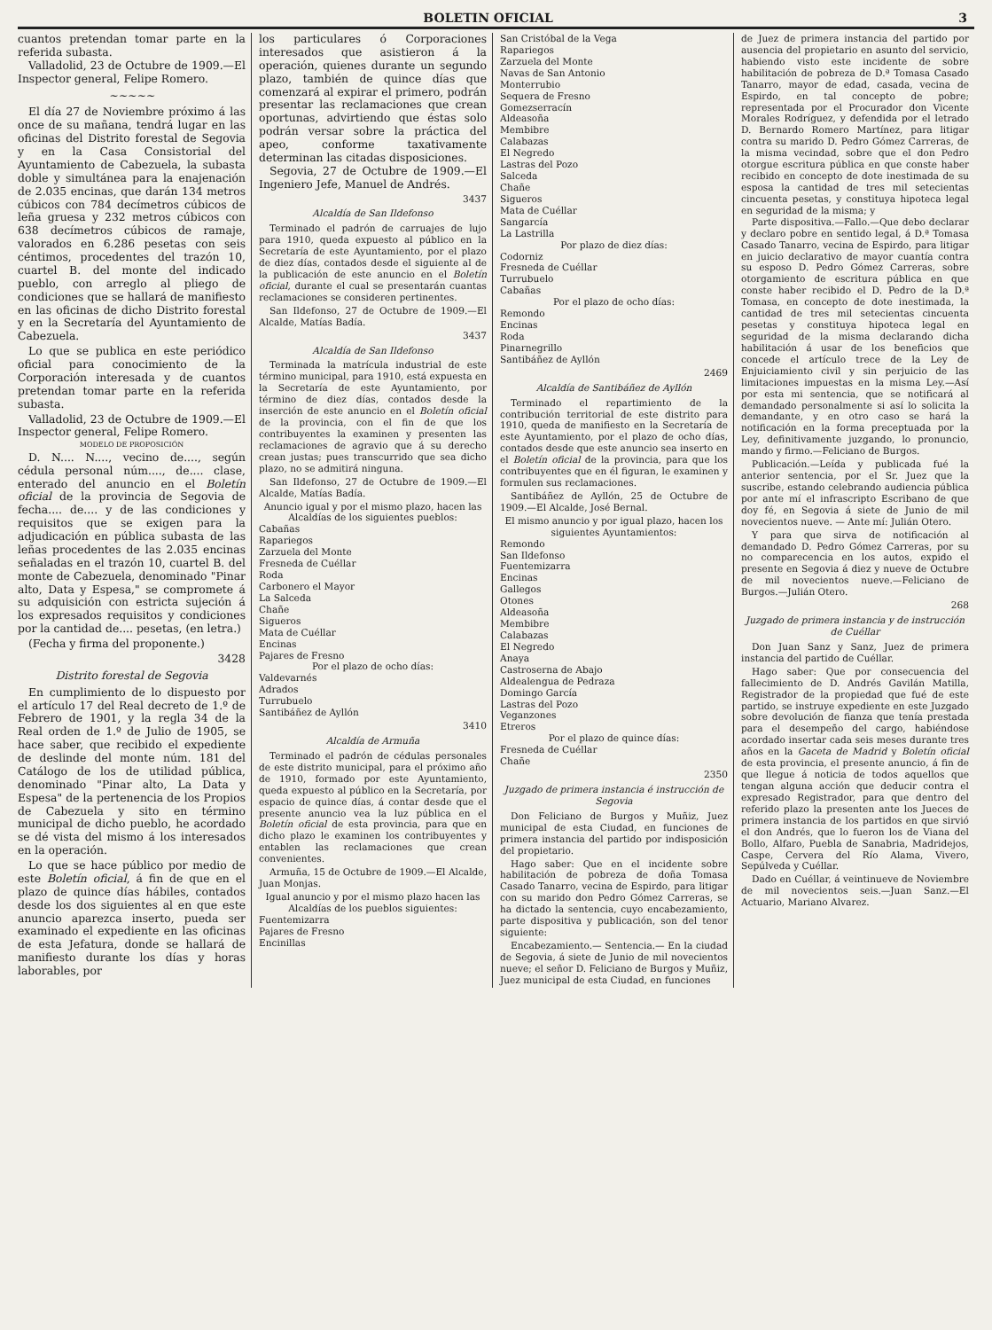BOLETIN OFICIAL 3
cuantos pretendan tomar parte en la referida subasta.
Valladolid, 23 de Octubre de 1909.—El Inspector general, Felipe Romero.
~~~~~
El día 27 de Noviembre próximo á las once de su mañana, tendrá lugar en las oficinas del Distrito forestal de Segovia y en la Casa Consistorial del Ayuntamiento de Cabezuela, la subasta doble y simultánea para la enajenación de 2.035 encinas, que darán 134 metros cúbicos con 784 decímetros cúbicos de leña gruesa y 232 metros cúbicos con 638 decímetros cúbicos de ramaje, valorados en 6.286 pesetas con seis céntimos, procedentes del trazón 10, cuartel B. del monte del indicado pueblo, con arreglo al pliego de condiciones que se hallará de manifiesto en las oficinas de dicho Distrito forestal y en la Secretaría del Ayuntamiento de Cabezuela.
Lo que se publica en este periódico oficial para conocimiento de la Corporación interesada y de cuantos pretendan tomar parte en la referida subasta.
Valladolid, 23 de Octubre de 1909.—El Inspector general, Felipe Romero.
MODELO DE PROPOSICIÓN
D. N.... N...., vecino de...., según cédula personal núm...., de.... clase, enterado del anuncio en el Boletín oficial de la provincia de Segovia de fecha.... de.... y de las condiciones y requisitos que se exigen para la adjudicación en pública subasta de las leñas procedentes de las 2.035 encinas señaladas en el trazón 10, cuartel B. del monte de Cabezuela, denominado "Pinar alto, Data y Espesa," se compromete á su adquisición con estricta sujeción á los expresados requisitos y condiciones por la cantidad de.... pesetas, (en letra.)
(Fecha y firma del proponente.)
3428
Distrito forestal de Segovia
En cumplimiento de lo dispuesto por el artículo 17 del Real decreto de 1.º de Febrero de 1901, y la regla 34 de la Real orden de 1.º de Julio de 1905, se hace saber, que recibido el expediente de deslinde del monte núm. 181 del Catálogo de los de utilidad pública, denominado "Pinar alto, La Data y Espesa" de la pertenencia de los Propios de Cabezuela y sito en término municipal de dicho pueblo, he acordado se dé vista del mismo á los interesados en la operación.
Lo que se hace público por medio de este Boletín oficial, á fin de que en el plazo de quince días hábiles, contados desde los dos siguientes al en que este anuncio aparezca inserto, pueda ser examinado el expediente en las oficinas de esta Jefatura, donde se hallará de manifiesto durante los días y horas laborables, por
los particulares ó Corporaciones interesados que asistieron á la operación, quienes durante un segundo plazo, también de quince días que comenzará al expirar el primero, podrán presentar las reclamaciones que crean oportunas, advirtiendo que éstas solo podrán versar sobre la práctica del apeo, conforme taxativamente determinan las citadas disposiciones.
Segovia, 27 de Octubre de 1909.—El Ingeniero Jefe, Manuel de Andrés.
3437
Alcaldía de San Ildefonso
Terminado el padrón de carruajes de lujo para 1910, queda expuesto al público en la Secretaría de este Ayuntamiento, por el plazo de diez días, contados desde el siguiente al de la publicación de este anuncio en el Boletín oficial, durante el cual se presentarán cuantas reclamaciones se consideren pertinentes.
San Ildefonso, 27 de Octubre de 1909.—El Alcalde, Matías Badía.
3437
Alcaldía de San Ildefonso
Terminada la matrícula industrial de este término municipal, para 1910, está expuesta en la Secretaría de este Ayuntamiento, por término de diez días, contados desde la inserción de este anuncio en el Boletín oficial de la provincia, con el fin de que los contribuyentes la examinen y presenten las reclamaciones de agravio que á su derecho crean justas; pues transcurrido que sea dicho plazo, no se admitirá ninguna.
San Ildefonso, 27 de Octubre de 1909.—El Alcalde, Matías Badía.
Anuncio igual y por el mismo plazo, hacen las Alcaldías de los siguientes pueblos:
Cabañas
Rapariegos
Zarzuela del Monte
Fresneda de Cuéllar
Roda
Carbonero el Mayor
La Salceda
Chañe
Sigueros
Mata de Cuéllar
Encinas
Pajares de Fresno
Por el plazo de ocho días:
Valdevarnés
Adrados
Turrubuelo
Santibáñez de Ayllón
3410
Alcaldía de Armuña
Terminado el padrón de cédulas personales de este distrito municipal, para el próximo año de 1910, formado por este Ayuntamiento, queda expuesto al público en la Secretaría, por espacio de quince días, á contar desde que el presente anuncio vea la luz pública en el Boletín oficial de esta provincia, para que en dicho plazo le examinen los contribuyentes y entablen las reclamaciones que crean convenientes.
Armuña, 15 de Octubre de 1909.—El Alcalde, Juan Monjas.
Igual anuncio y por el mismo plazo hacen las Alcaldías de los pueblos siguientes:
Fuentemizarra
Pajares de Fresno
Encinillas
San Cristóbal de la Vega
Rapariegos
Zarzuela del Monte
Navas de San Antonio
Monterrubio
Sequera de Fresno
Gomezserracín
Aldeasoña
Membibre
Calabazas
El Negredo
Lastras del Pozo
Salceda
Chañe
Sigueros
Mata de Cuéllar
Sangarcía
La Lastrilla
Por plazo de diez días:
Codorniz
Fresneda de Cuéllar
Turrubuelo
Cabañas
Por el plazo de ocho días:
Remondo
Encinas
Roda
Pinarnegrillo
Santibáñez de Ayllón
2469
Alcaldía de Santibáñez de Ayllón
Terminado el repartimiento de la contribución territorial de este distrito para 1910, queda de manifiesto en la Secretaría de este Ayuntamiento, por el plazo de ocho días, contados desde que este anuncio sea inserto en el Boletín oficial de la provincia, para que los contribuyentes que en él figuran, le examinen y formulen sus reclamaciones.
Santibáñez de Ayllón, 25 de Octubre de 1909.—El Alcalde, José Bernal.
El mismo anuncio y por igual plazo, hacen los siguientes Ayuntamientos:
Remondo
San Ildefonso
Fuentemizarra
Encinas
Gallegos
Otones
Aldeasoña
Membibre
Calabazas
El Negredo
Anaya
Castroserna de Abajo
Aldealengua de Pedraza
Domingo García
Lastras del Pozo
Veganzones
Etreros
Por el plazo de quince días:
Fresneda de Cuéllar
Chañe
2350
Juzgado de primera instancia é instrucción de Segovia
Don Feliciano de Burgos y Muñiz, Juez municipal de esta Ciudad, en funciones de primera instancia del partido por indisposición del propietario.
Hago saber: Que en el incidente sobre habilitación de pobreza de doña Tomasa Casado Tanarro, vecina de Espirdo, para litigar con su marido don Pedro Gómez Carreras, se ha dictado la sentencia, cuyo encabezamiento, parte dispositiva y publicación, son del tenor siguiente:
Encabezamiento.— Sentencia.— En la ciudad de Segovia, á siete de Junio de mil novecientos nueve; el señor D. Feliciano de Burgos y Muñiz, Juez municipal de esta Ciudad, en funciones
de Juez de primera instancia del partido por ausencia del propietario en asunto del servicio, habiendo visto este incidente de sobre habilitación de pobreza de D.ª Tomasa Casado Tanarro, mayor de edad, casada, vecina de Espirdo, en tal concepto de pobre; representada por el Procurador don Vicente Morales Rodríguez, y defendida por el letrado D. Bernardo Romero Martínez, para litigar contra su marido D. Pedro Gómez Carreras, de la misma vecindad, sobre que el don Pedro otorgue escritura pública en que conste haber recibido en concepto de dote inestimada de su esposa la cantidad de tres mil setecientas cincuenta pesetas, y constituya hipoteca legal en seguridad de la misma; y
Parte dispositiva.—Fallo.—Que debo declarar y declaro pobre en sentido legal, á D.ª Tomasa Casado Tanarro, vecina de Espirdo, para litigar en juicio declarativo de mayor cuantía contra su esposo D. Pedro Gómez Carreras, sobre otorgamiento de escritura pública en que conste haber recibido el D. Pedro de la D.ª Tomasa, en concepto de dote inestimada, la cantidad de tres mil setecientas cincuenta pesetas y constituya hipoteca legal en seguridad de la misma declarando dicha habilitación á usar de los beneficios que concede el artículo trece de la Ley de Enjuiciamiento civil y sin perjuicio de las limitaciones impuestas en la misma Ley.—Así por esta mi sentencia, que se notificará al demandado personalmente si así lo solicita la demandante, y en otro caso se hará la notificación en la forma preceptuada por la Ley, definitivamente juzgando, lo pronuncio, mando y firmo.—Feliciano de Burgos.
Publicación.—Leída y publicada fué la anterior sentencia, por el Sr. Juez que la suscribe, estando celebrando audiencia pública por ante mí el infrascripto Escribano de que doy fé, en Segovia á siete de Junio de mil novecientos nueve. — Ante mí: Julián Otero.
Y para que sirva de notificación al demandado D. Pedro Gómez Carreras, por su no comparecencia en los autos, expido el presente en Segovia á diez y nueve de Octubre de mil novecientos nueve.—Feliciano de Burgos.—Julián Otero.
268
Juzgado de primera instancia y de instrucción de Cuéllar
Don Juan Sanz y Sanz, Juez de primera instancia del partido de Cuéllar.
Hago saber: Que por consecuencia del fallecimiento de D. Andrés Gavilán Matilla, Registrador de la propiedad que fué de este partido, se instruye expediente en este Juzgado sobre devolución de fianza que tenía prestada para el desempeño del cargo, habiéndose acordado insertar cada seis meses durante tres años en la Gaceta de Madrid y Boletín oficial de esta provincia, el presente anuncio, á fin de que llegue á noticia de todos aquellos que tengan alguna acción que deducir contra el expresado Registrador, para que dentro del referido plazo la presenten ante los Jueces de primera instancia de los partidos en que sirvió el don Andrés, que lo fueron los de Viana del Bollo, Alfaro, Puebla de Sanabria, Madridejos, Caspe, Cervera del Río Alama, Vivero, Sepúlveda y Cuéllar.
Dado en Cuéllar, á veintinueve de Noviembre de mil novecientos seis.—Juan Sanz.—El Actuario, Mariano Alvarez.